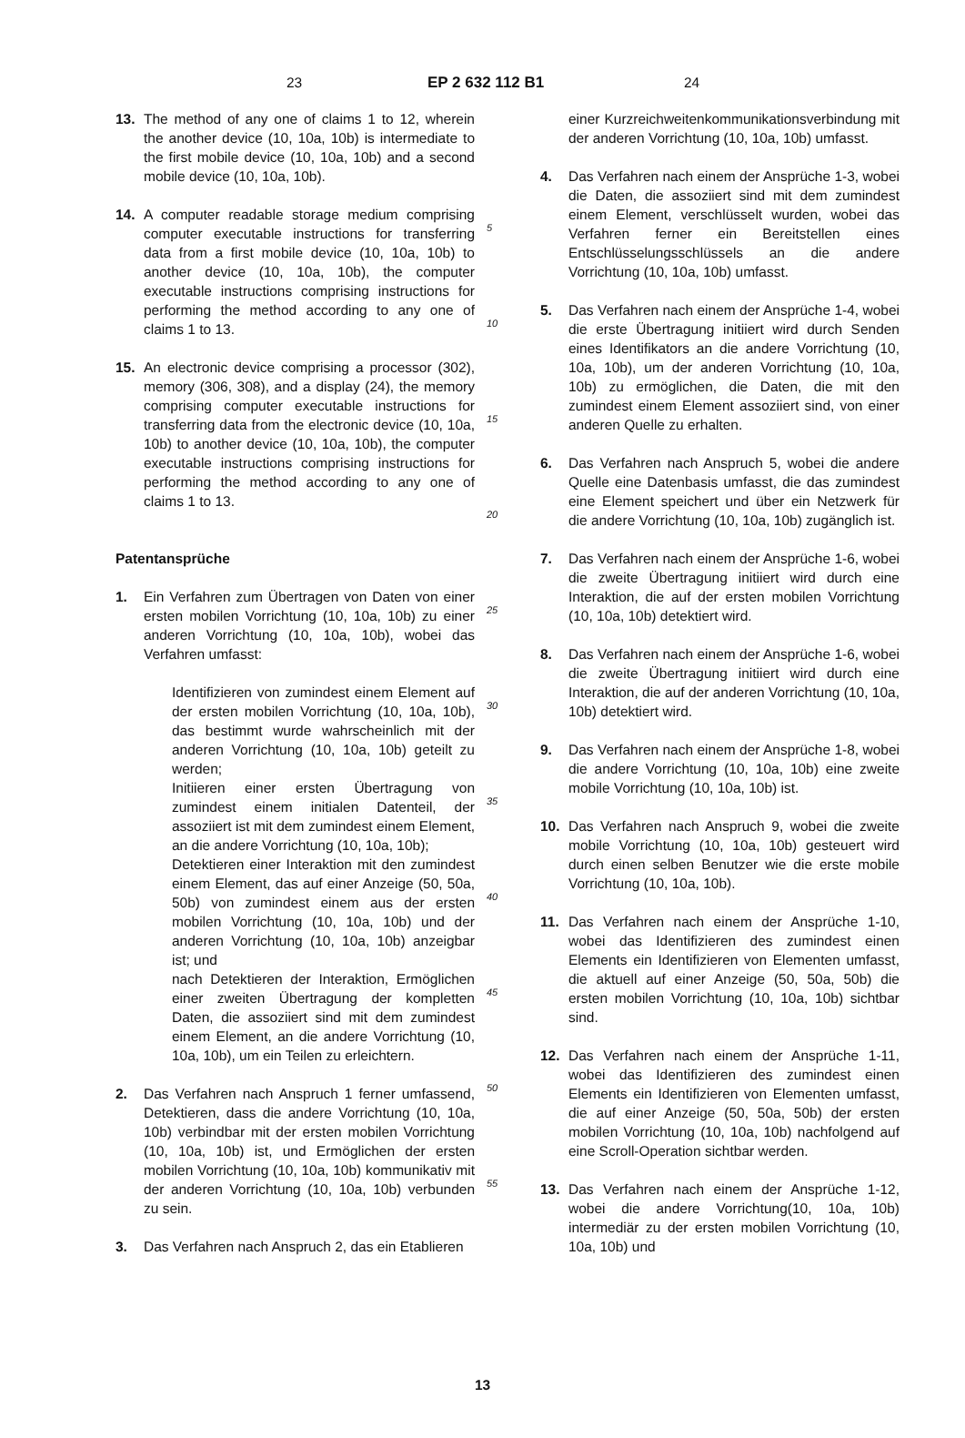23 EP 2 632 112 B1 24
13. The method of any one of claims 1 to 12, wherein the another device (10, 10a, 10b) is intermediate to the first mobile device (10, 10a, 10b) and a second mobile device (10, 10a, 10b).
14. A computer readable storage medium comprising computer executable instructions for transferring data from a first mobile device (10, 10a, 10b) to another device (10, 10a, 10b), the computer executable instructions comprising instructions for performing the method according to any one of claims 1 to 13.
15. An electronic device comprising a processor (302), memory (306, 308), and a display (24), the memory comprising computer executable instructions for transferring data from the electronic device (10, 10a, 10b) to another device (10, 10a, 10b), the computer executable instructions comprising instructions for performing the method according to any one of claims 1 to 13.
Patentansprüche
1. Ein Verfahren zum Übertragen von Daten von einer ersten mobilen Vorrichtung (10, 10a, 10b) zu einer anderen Vorrichtung (10, 10a, 10b), wobei das Verfahren umfasst:
Identifizieren von zumindest einem Element auf der ersten mobilen Vorrichtung (10, 10a, 10b), das bestimmt wurde wahrscheinlich mit der anderen Vorrichtung (10, 10a, 10b) geteilt zu werden;
Initiieren einer ersten Übertragung von zumindest einem initialen Datenteil, der assoziiert ist mit dem zumindest einem Element, an die andere Vorrichtung (10, 10a, 10b);
Detektieren einer Interaktion mit den zumindest einem Element, das auf einer Anzeige (50, 50a, 50b) von zumindest einem aus der ersten mobilen Vorrichtung (10, 10a, 10b) und der anderen Vorrichtung (10, 10a, 10b) anzeigbar ist; und
nach Detektieren der Interaktion, Ermöglichen einer zweiten Übertragung der kompletten Daten, die assoziiert sind mit dem zumindest einem Element, an die andere Vorrichtung (10, 10a, 10b), um ein Teilen zu erleichtern.
2. Das Verfahren nach Anspruch 1 ferner umfassend, Detektieren, dass die andere Vorrichtung (10, 10a, 10b) verbindbar mit der ersten mobilen Vorrichtung (10, 10a, 10b) ist, und Ermöglichen der ersten mobilen Vorrichtung (10, 10a, 10b) kommunikativ mit der anderen Vorrichtung (10, 10a, 10b) verbunden zu sein.
3. Das Verfahren nach Anspruch 2, das ein Etablieren
5
10
15
20
25
30
35
40
45
50
55
einer Kurzreichweitenkommunikationsverbindung mit der anderen Vorrichtung (10, 10a, 10b) umfasst.
4. Das Verfahren nach einem der Ansprüche 1-3, wobei die Daten, die assoziiert sind mit dem zumindest einem Element, verschlüsselt wurden, wobei das Verfahren ferner ein Bereitstellen eines Entschlüsselungsschlüssels an die andere Vorrichtung (10, 10a, 10b) umfasst.
5. Das Verfahren nach einem der Ansprüche 1-4, wobei die erste Übertragung initiiert wird durch Senden eines Identifikators an die andere Vorrichtung (10, 10a, 10b), um der anderen Vorrichtung (10, 10a, 10b) zu ermöglichen, die Daten, die mit den zumindest einem Element assoziiert sind, von einer anderen Quelle zu erhalten.
6. Das Verfahren nach Anspruch 5, wobei die andere Quelle eine Datenbasis umfasst, die das zumindest eine Element speichert und über ein Netzwerk für die andere Vorrichtung (10, 10a, 10b) zugänglich ist.
7. Das Verfahren nach einem der Ansprüche 1-6, wobei die zweite Übertragung initiiert wird durch eine Interaktion, die auf der ersten mobilen Vorrichtung (10, 10a, 10b) detektiert wird.
8. Das Verfahren nach einem der Ansprüche 1-6, wobei die zweite Übertragung initiiert wird durch eine Interaktion, die auf der anderen Vorrichtung (10, 10a, 10b) detektiert wird.
9. Das Verfahren nach einem der Ansprüche 1-8, wobei die andere Vorrichtung (10, 10a, 10b) eine zweite mobile Vorrichtung (10, 10a, 10b) ist.
10. Das Verfahren nach Anspruch 9, wobei die zweite mobile Vorrichtung (10, 10a, 10b) gesteuert wird durch einen selben Benutzer wie die erste mobile Vorrichtung (10, 10a, 10b).
11. Das Verfahren nach einem der Ansprüche 1-10, wobei das Identifizieren des zumindest einen Elements ein Identifizieren von Elementen umfasst, die aktuell auf einer Anzeige (50, 50a, 50b) die ersten mobilen Vorrichtung (10, 10a, 10b) sichtbar sind.
12. Das Verfahren nach einem der Ansprüche 1-11, wobei das Identifizieren des zumindest einen Elements ein Identifizieren von Elementen umfasst, die auf einer Anzeige (50, 50a, 50b) der ersten mobilen Vorrichtung (10, 10a, 10b) nachfolgend auf eine Scroll-Operation sichtbar werden.
13. Das Verfahren nach einem der Ansprüche 1-12, wobei die andere Vorrichtung(10, 10a, 10b) intermediär zu der ersten mobilen Vorrichtung (10, 10a, 10b) und
13